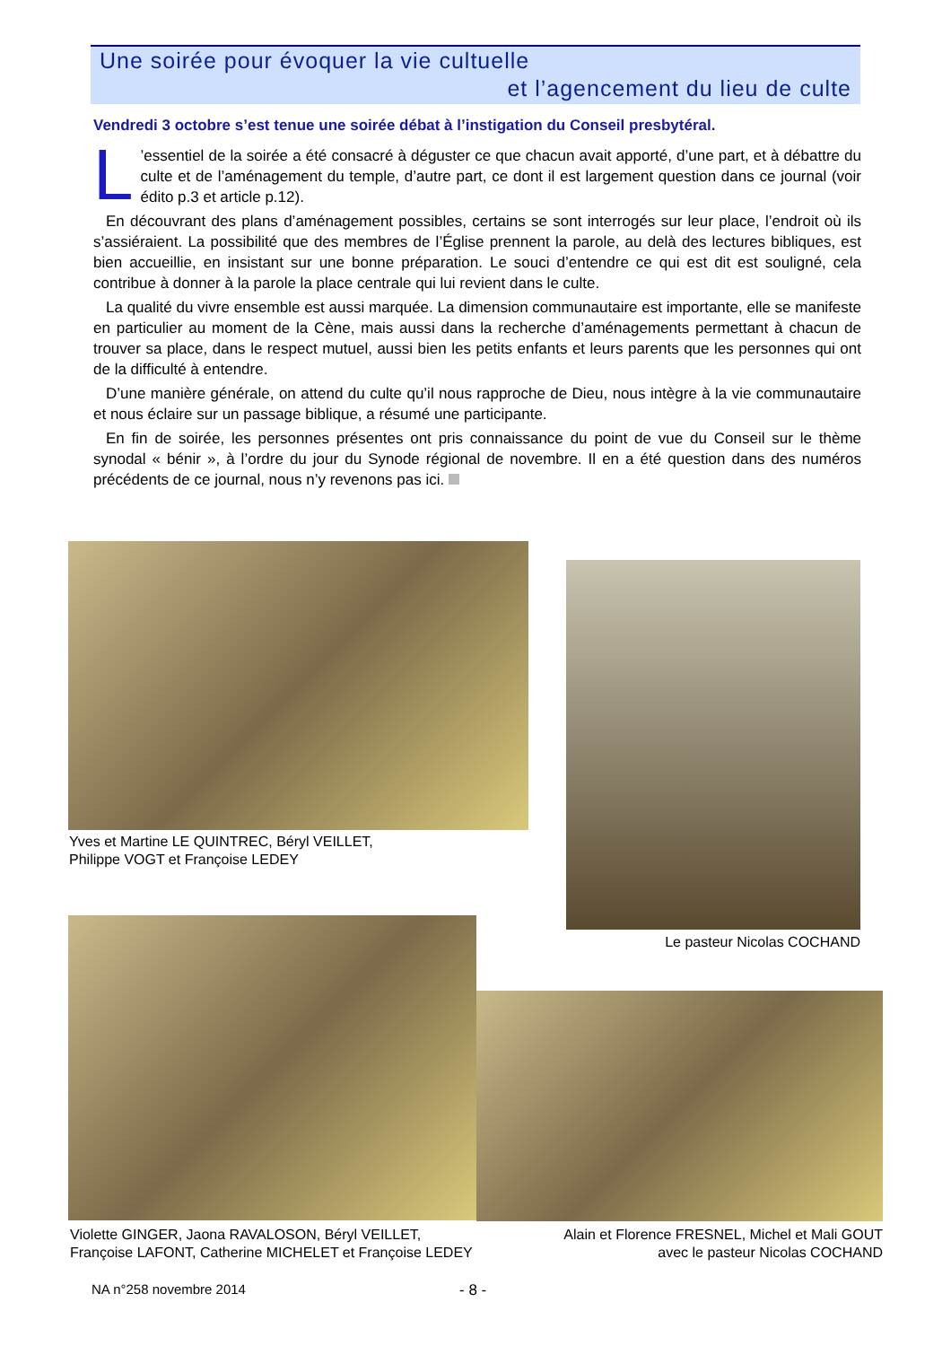Une soirée pour évoquer la vie cultuelle
et l’agencement du lieu de culte
Vendredi 3 octobre s’est tenue une soirée débat à l’instigation du Conseil presbytéral.
L’essentiel de la soirée a été consacré à déguster ce que chacun avait apporté, d’une part, et à débattre du culte et de l’aménagement du temple, d’autre part, ce dont il est largement question dans ce journal (voir édito p.3 et article p.12).
En découvrant des plans d’aménagement possibles, certains se sont interrogés sur leur place, l’endroit où ils s’assiéraient. La possibilité que des membres de l’Église prennent la parole, au delà des lectures bibliques, est bien accueillie, en insistant sur une bonne préparation. Le souci d’entendre ce qui est dit est souligné, cela contribue à donner à la parole la place centrale qui lui revient dans le culte.
La qualité du vivre ensemble est aussi marquée. La dimension communautaire est importante, elle se manifeste en particulier au moment de la Cène, mais aussi dans la recherche d’aménagements permettant à chacun de trouver sa place, dans le respect mutuel, aussi bien les petits enfants et leurs parents que les personnes qui ont de la difficulté à entendre.
D’une manière générale, on attend du culte qu’il nous rapproche de Dieu, nous intègre à la vie communautaire et nous éclaire sur un passage biblique, a résumé une participante.
En fin de soirée, les personnes présentes ont pris connaissance du point de vue du Conseil sur le thème synodal « bénir », à l’ordre du jour du Synode régional de novembre. Il en a été question dans des numéros précédents de ce journal, nous n’y revenons pas ici.
Yves et Martine LE QUINTREC, Béryl VEILLET,
Philippe VOGT et Françoise LEDEY
Le pasteur Nicolas COCHAND
Violette GINGER, Jaona RAVALOSON, Béryl VEILLET,
Françoise LAFONT, Catherine MICHELET et Françoise LEDEY
Alain et Florence FRESNEL, Michel et Mali GOUT
avec le pasteur Nicolas COCHAND
NA n°258 novembre 2014 - 8 -